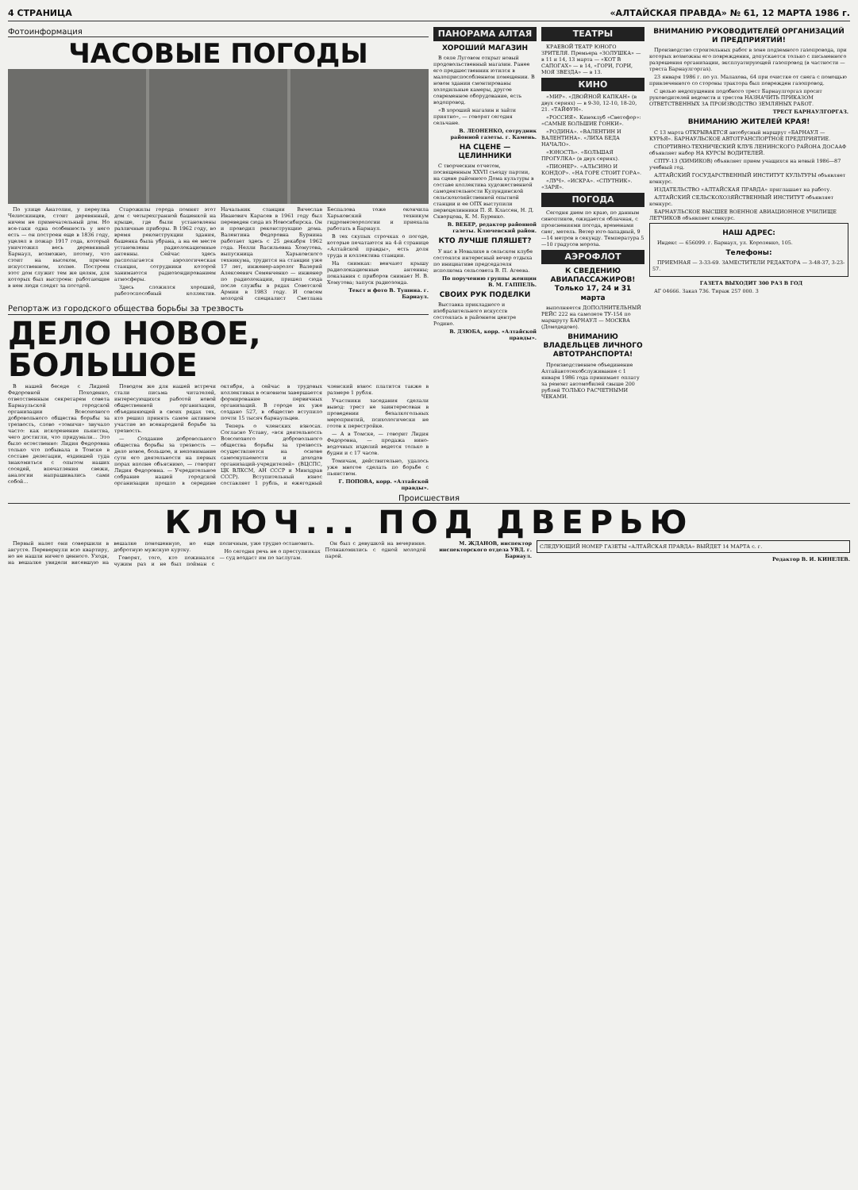4 СТРАНИЦА «АЛТАЙСКАЯ ПРАВДА» № 61, 12 МАРТА 1986 г.
Фотоинформация
ЧАСОВЫЕ ПОГОДЫ
По улице Анатолия, у переулка Челюскинцев, стоит деревянный, ничем не примечательный дом. Но все-таки одна особенность у него есть — он построен еще в 1836 году, уцелел в пожар 1917 года, который уничтожил весь деревянный Барнаул, возможно, потому, что стоит на высоком, причем искусственном, холме. Построен этот дом служит тем же целям, для которых был выстроен: работающие в нем люди следят за погодой.
Старожилы города помнят этот дом с четырехгранной башенкой на крыше, где были установлены различные приборы. В 1962 году, во время реконструкции здания, башенка была убрана, а на ее месте установлены радиолокационные антенны. Сейчас здесь располагается аэрологическая станция, сотрудники которой занимаются радиозондированием атмосферы.
Здесь сложился хороший, работоспособный коллектив. Начальник станции Вячеслав Иванович Карасев в 1961 году был переведен сюда из Новосибирска. Он и проводил реконструкцию дома. Валентина Федоровна Бурнина работает здесь с 25 декабря 1962 года. Нелли Васильевна Хомутова, выпускница Харьковского техникума, трудится на станции уже 17 лет, инженер-аэролог Валерий Алексеевич Семенченко — инженер по радиолокации, пришел сюда после службы в рядах Советской Армии в 1983 году. И совсем молодой специалист Светлана Беспалова тоже окончила Харьковский техникум гидрометеорологии и приехала работать в Барнаул.
В тех скупых строчках о погоде, которые печатаются на 4-й странице «Алтайской правды», есть доля труда и коллектива станции.
На снимках: венчают крышу радиолокационные антенны; показания с приборов снимает Н. В. Хомутова; запуск радиозонда.
Текст и фото В. Тушина. г. Барнаул.
Репортаж из городского общества борьбы за трезвость
ДЕЛО НОВОЕ, БОЛЬШОЕ
В нашей беседе с Лидией Федоровной Походенко, ответственным секретарем совета Барнаульской городской организации Всесоюзного добровольного общества борьбы за трезвость, слово «томичи» звучало часто: как искоренение пьянства, чего достигли, что придумали... Это было естественно: Лидия Федоровна только что побывала в Томске в составе делегации, ездившей туда знакомиться с опытом наших соседей, впечатления свежи, аналогии напрашивались сами собой...
Поводом же для нашей встречи стали письма читателей, интересующихся работой новой общественной организации, объединяющей в своих рядах тех, кто решил принять самое активное участие во всенародной борьбе за трезвость.
— Создание добровольного общества борьбы за трезвость — дело новое, большое, и непонимание сути его деятельности на первых порах вполне объяснимо, — говорит Лидия Федоровна. — Учредительное собрание нашей городской организации прошло в середине октября, а сейчас в трудовых коллективах в основном завершается формирование первичных организаций. В городе их уже создано 527, в общество вступило почти 15 тысяч барнаульцев.
Теперь о членских взносах. Согласно Уставу, «вся деятельность Всесоюзного добровольного общества борьбы за трезвость осуществляется на основе самоокупаемости и доходов организаций-учредителей» (ВЦСПС, ЦК ВЛКСМ, АН СССР и Минздрав СССР). Вступительный взнос составляет 1 рубль, и ежегодный членский взнос платится также в размере 1 рубля.
Участники заседания сделали вывод: трест не заинтересован в проведении безалкогольных мероприятий, психологически не готов к перестройке.
— А в Томске, — говорит Лидия Федоровна, — продажа вино-водочных изделий ведется только в будни и с 17 часов.
Томичам, действительно, удалось уже многое сделать по борьбе с пьянством.
Г. ПОПОВА, корр. «Алтайской правды».
ПАНОРАМА АЛТАЯ
ХОРОШИЙ МАГАЗИН
В селе Луговом открыт новый продовольственный магазин. Ранее его предшественник ютился в малоприспособленном помещении. В новом здании смонтированы холодильные камеры, другое современное оборудование, есть водопровод.
«В хороший магазин и зайти приятно», — говорят сегодня сельчане.
В. ЛЕОНЕНКО, сотрудник районной газеты. г. Камень.
НА СЦЕНЕ — ЦЕЛИННИКИ
С творческим отчетом, посвященным XXVII съезду партии, на сцене районного Дома культуры в составе коллектива художественной самодеятельности Кулундинской сельскохозяйственной опытной станции и ее ОПХ выступили первоцелинники П. Я. Классен, Н. Д. Скворцова, К. М. Буренко.
В. ВЕБЕР, редактор районной газеты. Ключевский район.
КТО ЛУЧШЕ ПЛЯШЕТ?
У нас в Новалихе в сельском клубе состоялся интересный вечер отдыха по инициативе председателя исполкома сельсовета В. П. Агеева.
По поручению группы женщин В. М. ГАППЕЛЬ.
СВОИХ РУК ПОДЕЛКИ
Выставка прикладного и изобразительного искусств состоялась в районном центре Родино.
В. ДЗЮБА, корр. «Алтайской правды».
ТЕАТРЫ
КРАЕВОЙ ТЕАТР ЮНОГО ЗРИТЕЛЯ. Премьера «ЗОЛУШКА» — в 11 и 14, 13 марта — «КОТ В САПОГАХ» — в 14, «ГОРИ, ГОРИ, МОЯ ЗВЕЗДА» — в 13.
КИНО
«МИР». «ДВОЙНОЙ КАПКАН» (в двух сериях) — в 9-30, 12-10, 18-20, 21. «ТАЙФУН».
«РОССИЯ». Киноклуб «Светофор»: «САМЫЕ БОЛЬШИЕ ГОНКИ».
«РОДИНА». «ВАЛЕНТИН И ВАЛЕНТИНА». «ЛИХА БЕДА НАЧАЛО».
«ЮНОСТЬ». «БОЛЬШАЯ ПРОГУЛКА» (в двух сериях).
«ПИОНЕР». «АЛЬСИНО И КОНДОР». «НА ГОРЕ СТОИТ ГОРА».
«ЛУЧ». «ИСКРА». «СПУТНИК». «ЗАРЯ».
ПОГОДА
Сегодня днем по краю, по данным синоптиков, ожидается облачная, с прояснениями погода, временами снег, метель. Ветер юго-западный, 9—14 метров в секунду. Температура 5—10 градусов мороза.
АЭРОФЛОТ
К СВЕДЕНИЮ АВИАПАССАЖИРОВ! Только 17, 24 и 31 марта
выполняется ДОПОЛНИТЕЛЬНЫЙ РЕЙС 222 на самолете ТУ-154 по маршруту БАРНАУЛ — МОСКВА (Домодедово).
ВНИМАНИЮ ВЛАДЕЛЬЦЕВ ЛИЧНОГО АВТОТРАНСПОРТА!
Производственное объединение Алтайавтотехобслуживание с 1 января 1986 года принимает оплату за ремонт автомобилей свыше 200 рублей ТОЛЬКО РАСЧЕТНЫМИ ЧЕКАМИ.
ВНИМАНИЮ РУКОВОДИТЕЛЕЙ ОРГАНИЗАЦИЙ И ПРЕДПРИЯТИЙ!
Производство строительных работ в зоне подземного газопровода, при которых возможны его повреждения, допускается только с письменного разрешения организации, эксплуатирующей газопровод (в частности — треста Барнаулгоргаз).
23 января 1986 г. по ул. Малахова, 64 при очистке от снега с помощью привлеченного со стороны трактора был поврежден газопровод.
С целью недопущения подобного трест Барнаулгоргаз просит руководителей ведомств и трестов НАЗНАЧИТЬ ПРИКАЗОМ ОТВЕТСТВЕННЫХ ЗА ПРОИЗВОДСТВО ЗЕМЛЯНЫХ РАБОТ.
ТРЕСТ БАРНАУЛГОРГАЗ.
ВНИМАНИЮ ЖИТЕЛЕЙ КРАЯ!
С 13 марта ОТКРЫВАЕТСЯ автобусный маршрут «БАРНАУЛ — КУРЬЯ». БАРНАУЛЬСКОЕ АВТОТРАНСПОРТНОЕ ПРЕДПРИЯТИЕ.
СПОРТИВНО-ТЕХНИЧЕСКИЙ КЛУБ ЛЕНИНСКОГО РАЙОНА ДОСААФ объявляет набор НА КУРСЫ ВОДИТЕЛЕЙ.
СПТУ-13 (ХИМИКОВ) объявляет прием учащихся на новый 1986—87 учебный год.
АЛТАЙСКИЙ ГОСУДАРСТВЕННЫЙ ИНСТИТУТ КУЛЬТУРЫ объявляет конкурс.
ИЗДАТЕЛЬСТВО «АЛТАЙСКАЯ ПРАВДА» приглашает на работу.
АЛТАЙСКИЙ СЕЛЬСКОХОЗЯЙСТВЕННЫЙ ИНСТИТУТ объявляет конкурс.
БАРНАУЛЬСКОЕ ВЫСШЕЕ ВОЕННОЕ АВИАЦИОННОЕ УЧИЛИЩЕ ЛЕТЧИКОВ объявляет конкурс.
НАШ АДРЕС:
Индекс — 656099. г. Барнаул, ул. Короленко, 105.
Телефоны:
ПРИЕМНАЯ — 3-33-69. ЗАМЕСТИТЕЛИ РЕДАКТОРА — 3-48-37, 3-23-57.
ГАЗЕТА ВЫХОДИТ 300 РАЗ В ГОД
АГ 04666. Заказ 736. Тираж 257 000. 3
Происшествия
КЛЮЧ... ПОД ДВЕРЬЮ
Первый налет они совершили в августе. Перевернули всю квартиру, но не нашли ничего ценного. Уходя, на вешалке увидели висевшую на вешалке поношенную, но еще добротную мужскую куртку.
Говорят, того, кто пожинался чужим раз и не был пойман с поличным, уже трудно остановить.
Но сегодня речь не о преступниках — суд воздаст им по заслугам.
Он был с девушкой на вечеринке. Познакомились с одной молодой парой.
М. ЖДАНОВ, инспектор инспекторского отдела УВД. г. Барнаул.
СЛЕДУЮЩИЙ НОМЕР ГАЗЕТЫ «АЛТАЙСКАЯ ПРАВДА» ВЫЙДЕТ 14 МАРТА с. г.
Редактор В. И. КИНЕЛЕВ.